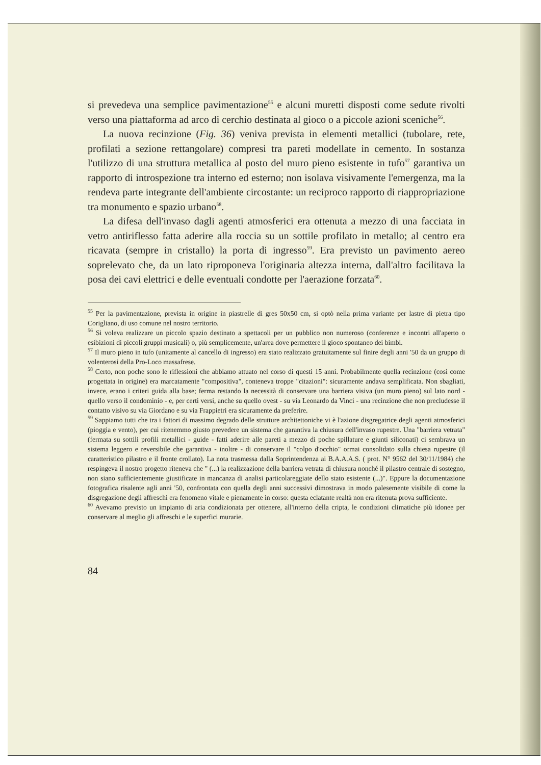si prevedeva una semplice pavimentazione<sup>55</sup> e alcuni muretti disposti come sedute rivolti verso una piattaforma ad arco di cerchio destinata al gioco o a piccole azioni sceniche<sup>56</sup>.
La nuova recinzione (Fig. 36) veniva prevista in elementi metallici (tubolare, rete, profilati a sezione rettangolare) compresi tra pareti modellate in cemento. In sostanza l'utilizzo di una struttura metallica al posto del muro pieno esistente in tufo<sup>57</sup> garantiva un rapporto di introspezione tra interno ed esterno; non isolava visivamente l'emergenza, ma la rendeva parte integrante dell'ambiente circostante: un reciproco rapporto di riappropriazione tra monumento e spazio urbano<sup>58</sup>.
La difesa dell'invaso dagli agenti atmosferici era ottenuta a mezzo di una facciata in vetro antiriflesso fatta aderire alla roccia su un sottile profilato in metallo; al centro era ricavata (sempre in cristallo) la porta di ingresso<sup>59</sup>. Era previsto un pavimento aereo soprelevato che, da un lato riproponeva l'originaria altezza interna, dall'altro facilitava la posa dei cavi elettrici e delle eventuali condotte per l'aerazione forzata<sup>60</sup>.
<sup>55</sup> Per la pavimentazione, prevista in origine in piastrelle di gres 50x50 cm, si optò nella prima variante per lastre di pietra tipo Corigliano, di uso comune nel nostro territorio.
<sup>56</sup> Si voleva realizzare un piccolo spazio destinato a spettacoli per un pubblico non numeroso (conferenze e incontri all'aperto o esibizioni di piccoli gruppi musicali) o, più semplicemente, un'area dove permettere il gioco spontaneo dei bimbi.
<sup>57</sup> Il muro pieno in tufo (unitamente al cancello di ingresso) era stato realizzato gratuitamente sul finire degli anni '50 da un gruppo di volenterosi della Pro-Loco massafrese.
<sup>58</sup> Certo, non poche sono le riflessioni che abbiamo attuato nel corso di questi 15 anni. Probabilmente quella recinzione (così come progettata in origine) era marcatamente "compositiva", conteneva troppe "citazioni": sicuramente andava semplificata. Non sbagliati, invece, erano i criteri guida alla base; ferma restando la necessità di conservare una barriera visiva (un muro pieno) sul lato nord - quello verso il condominio - e, per certi versi, anche su quello ovest - su via Leonardo da Vinci - una recinzione che non precludesse il contatto visivo su via Giordano e su via Frappietri era sicuramente da preferire.
<sup>59</sup> Sappiamo tutti che tra i fattori di massimo degrado delle strutture architettoniche vi è l'azione disgregatrice degli agenti atmosferici (pioggia e vento), per cui ritenemmo giusto prevedere un sistema che garantiva la chiusura dell'invaso rupestre. Una "barriera vetrata" (fermata su sottili profili metallici - guide - fatti aderire alle pareti a mezzo di poche spillature e giunti siliconati) ci sembrava un sistema leggero e reversibile che garantiva - inoltre - di conservare il "colpo d'occhio" ormai consolidato sulla chiesa rupestre (il caratteristico pilastro e il fronte crollato). La nota trasmessa dalla Soprintendenza ai B.A.A.A.S. ( prot. N° 9562 del 30/11/1984) che respingeva il nostro progetto riteneva che " (...) la realizzazione della barriera vetrata di chiusura nonché il pilastro centrale di sostegno, non siano sufficientemente giustificate in mancanza di analisi particolareggiate dello stato esistente (...)". Eppure la documentazione fotografica risalente agli anni '50, confrontata con quella degli anni successivi dimostrava in modo palesemente visibile di come la disgregazione degli affreschi era fenomeno vitale e pienamente in corso: questa eclatante realtà non era ritenuta prova sufficiente.
<sup>60</sup> Avevamo previsto un impianto di aria condizionata per ottenere, all'interno della cripta, le condizioni climatiche più idonee per conservare al meglio gli affreschi e le superfici murarie.
84